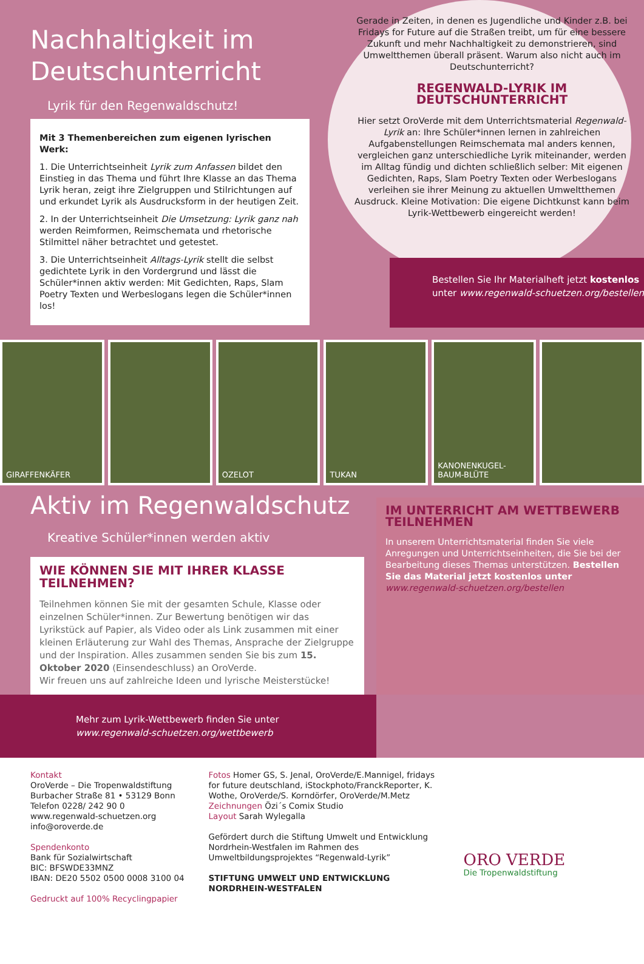Nachhaltigkeit im Deutschunterricht
Lyrik für den Regenwaldschutz!
Mit 3 Themenbereichen zum eigenen lyrischen Werk:
1. Die Unterrichtseinheit Lyrik zum Anfassen bildet den Einstieg in das Thema und führt Ihre Klasse an das Thema Lyrik heran, zeigt ihre Zielgruppen und Stilrichtungen auf und erkundet Lyrik als Ausdrucksform in der heutigen Zeit.
2. In der Unterrichtseinheit Die Umsetzung: Lyrik ganz nah werden Reimformen, Reimschemata und rhetorische Stilmittel näher betrachtet und getestet.
3. Die Unterrichtseinheit Alltags-Lyrik stellt die selbst gedichtete Lyrik in den Vordergrund und lässt die Schüler*innen aktiv werden: Mit Gedichten, Raps, Slam Poetry Texten und Werbeslogans legen die Schüler*innen los!
Gerade in Zeiten, in denen es Jugendliche und Kinder z.B. bei Fridays for Future auf die Straßen treibt, um für eine bessere Zukunft und mehr Nachhaltigkeit zu demonstrieren, sind Umweltthemen überall präsent. Warum also nicht auch im Deutschunterricht?
REGENWALD-LYRIK IM DEUTSCHUNTERRICHT
Hier setzt OroVerde mit dem Unterrichtsmaterial Regenwald-Lyrik an: Ihre Schüler*innen lernen in zahlreichen Aufgabenstellungen Reimschemata mal anders kennen, vergleichen ganz unterschiedliche Lyrik miteinander, werden im Alltag fündig und dichten schließlich selber: Mit eigenen Gedichten, Raps, Slam Poetry Texten oder Werbeslogans verleihen sie ihrer Meinung zu aktuellen Umweltthemen Ausdruck. Kleine Motivation: Die eigene Dichtkunst kann beim Lyrik-Wettbewerb eingereicht werden!
Bestellen Sie Ihr Materialheft jetzt kostenlos
unter www.regenwald-schuetzen.org/bestellen
GIRAFFENKÄFER OZELOT TUKAN KANONENKUGEL-BAUM-BLÜTE
Aktiv im Regenwaldschutz
Kreative Schüler*innen werden aktiv
WIE KÖNNEN SIE MIT IHRER KLASSE TEILNEHMEN?
Teilnehmen können Sie mit der gesamten Schule, Klasse oder einzelnen Schüler*innen. Zur Bewertung benötigen wir das Lyrikstück auf Papier, als Video oder als Link zusammen mit einer kleinen Erläuterung zur Wahl des Themas, Ansprache der Zielgruppe und der Inspiration. Alles zusammen senden Sie bis zum 15. Oktober 2020 (Einsendeschluss) an OroVerde.
Wir freuen uns auf zahlreiche Ideen und lyrische Meisterstücke!
IM UNTERRICHT AM WETTBEWERB TEILNEHMEN
In unserem Unterrichtsmaterial finden Sie viele Anregungen und Unterrichtseinheiten, die Sie bei der Bearbeitung dieses Themas unterstützen. Bestellen Sie das Material jetzt kostenlos unter www.regenwald-schuetzen.org/bestellen
Mehr zum Lyrik-Wettbewerb finden Sie unter
www.regenwald-schuetzen.org/wettbewerb
Kontakt
OroVerde – Die Tropenwaldstiftung
Burbacher Straße 81 • 53129 Bonn
Telefon 0228/ 242 90 0
www.regenwald-schuetzen.org
info@oroverde.de
Spendenkonto
Bank für Sozialwirtschaft
BIC: BFSWDE33MNZ
IBAN: DE20 5502 0500 0008 3100 04
Gedruckt auf 100% Recyclingpapier
Fotos Homer GS, S. Jenal, OroVerde/E.Mannigel, fridays for future deutschland, iStockphoto/FranckReporter, K. Wothe, OroVerde/S. Korndörfer, OroVerde/M.Metz
Zeichnungen Özi´s Comix Studio
Layout Sarah Wylegalla
Gefördert durch die Stiftung Umwelt und Entwicklung Nordrhein-Westfalen im Rahmen des Umweltbildungsprojektes “Regenwald-Lyrik”
STIFTUNG UMWELT UND ENTWICKLUNG NORDRHEIN-WESTFALEN
ORO VERDE
Die Tropenwaldstiftung